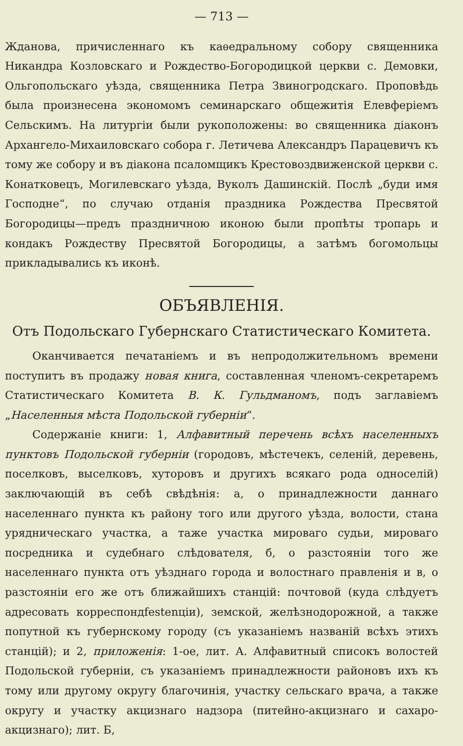— 713 —
Жданова, причисленнаго къ каѳедральному собору священника Никандра Козловскаго и Рождество-Богородицкой церкви с. Демовки, Ольгопольскаго уѣзда, священника Петра Звиногродскаго. Проповѣдь была произнесена экономомъ семинарскаго общежитія Елевферіемъ Сельскимъ. На литургіи были рукоположены: во священника діаконъ Архангело-Михаиловскаго собора г. Летичева Александръ Парацевичъ къ тому же собору и въ діакона псаломщикъ Крестовоздвиженской церкви с. Конатковецъ, Могилевскаго уѣзда, Вуколъ Дашинскій. Послѣ „буди имя Господне“, по случаю отданія праздника Рождества Пресвятой Богородицы—предъ праздничною иконою были пропѣты тропарь и кондакъ Рождеству Пресвятой Богородицы, а затѣмъ богомольцы прикладывались къ иконѣ.
ОБЪЯВЛЕНІЯ.
Отъ Подольскаго Губернскаго Статистическаго Комитета.
Оканчивается печатаніемъ и въ непродолжительномъ времени поступитъ въ продажу новая книга, составленная членомъ-секретаремъ Статистическаго Комитета В. К. Гульдманомъ, подъ заглавіемъ „Населенныя мѣста Подольской губерніи“.
Содержаніе книги: 1, Алфавитный перечень всѣхъ населенныхъ пунктовъ Подольской губерніи (городовъ, мѣстечекъ, селеній, деревень, поселковъ, выселковъ, хуторовъ и другихъ всякаго рода односелій) заключающій въ себѣ свѣдѣнія: а, о принадлежности даннаго населеннаго пункта къ району того или другого уѣзда, волости, стана урядническаго участка, а таже участка мироваго судьи, мироваго посредника и судебнаго слѣдователя, б, о разстояніи того же населеннаго пункта отъ уѣзднаго города и волостнаго правленія и в, о разстояніи его же отъ ближайшихъ станцій: почтовой (куда слѣдуетъ адресовать корреспондfestenціи), земской, желѣзнодорожной, а также попутной къ губернскому городу (съ указаніемъ названій всѣхъ этихъ станцій); и 2, приложенія: 1-ое, лит. А. Алфавитный списокъ волостей Подольской губерніи, съ указаніемъ принадлежности районовъ ихъ къ тому или другому округу благочинія, участку сельскаго врача, а также округу и участку акцизнаго надзора (питейно-акцизнаго и сахаро-акцизнаго); лит. Б,